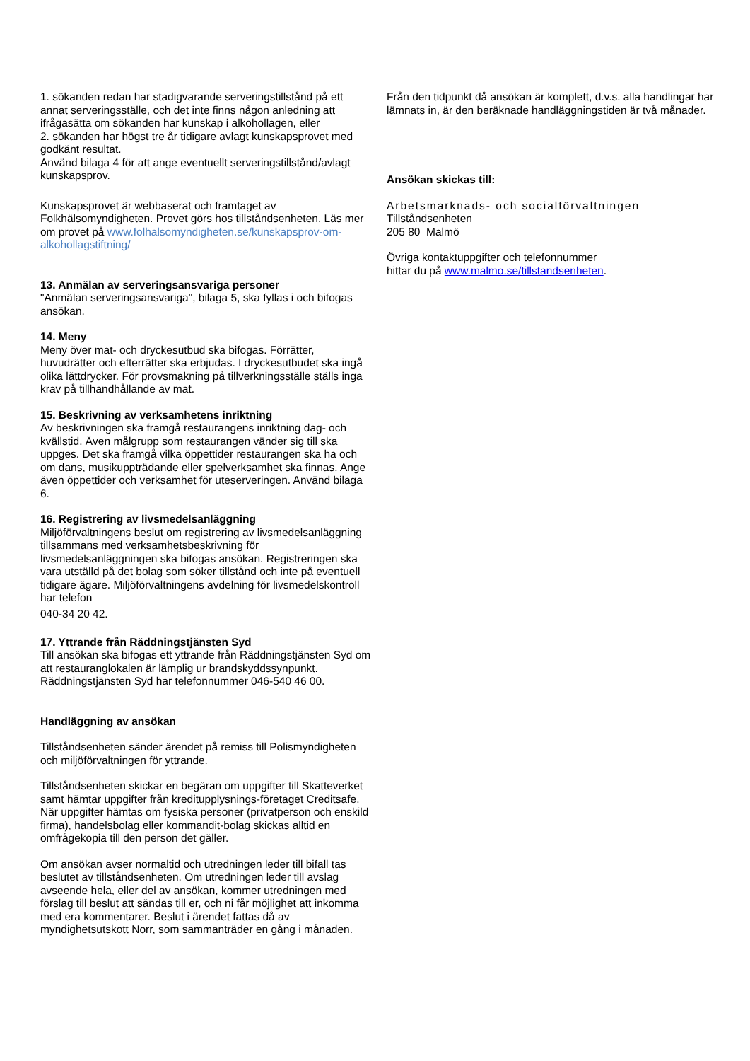1. sökanden redan har stadigvarande serveringstillstånd på ett annat serveringsställe, och det inte finns någon anledning att ifrågasätta om sökanden har kunskap i alkohollagen, eller
2. sökanden har högst tre år tidigare avlagt kunskapsprovet med godkänt resultat.
Använd bilaga 4 för att ange eventuellt serveringstillstånd/avlagt kunskapsprov.
Kunskapsprovet är webbaserat och framtaget av Folkhälsomyndigheten. Provet görs hos tillståndsenheten. Läs mer om provet på www.folhalsomyndigheten.se/kunskapsprov-om-alkohollagstiftning/
13. Anmälan av serveringsansvariga personer
"Anmälan serveringsansvariga", bilaga 5, ska fyllas i och bifogas ansökan.
14. Meny
Meny över mat- och dryckesutbud ska bifogas. Förrätter, huvudrätter och efterrätter ska erbjudas. I dryckesutbudet ska ingå olika lättdrycker. För provsmakning på tillverkningsställe ställs inga krav på tillhandhållande av mat.
15. Beskrivning av verksamhetens inriktning
Av beskrivningen ska framgå restaurangens inriktning dag- och kvällstid. Även målgrupp som restaurangen vänder sig till ska uppges. Det ska framgå vilka öppettider restaurangen ska ha och om dans, musikuppträdande eller spelverksamhet ska finnas. Ange även öppettider och verksamhet för uteserveringen. Använd bilaga 6.
16. Registrering av livsmedelsanläggning
Miljöförvaltningens beslut om registrering av livsmedelsanläggning tillsammans med verksamhetsbeskrivning för livsmedelsanläggningen ska bifogas ansökan. Registreringen ska vara utställd på det bolag som söker tillstånd och inte på eventuell tidigare ägare. Miljöförvaltningens avdelning för livsmedelskontroll har telefon
040-34 20 42.
17. Yttrande från Räddningstjänsten Syd
Till ansökan ska bifogas ett yttrande från Räddningstjänsten Syd om att restauranglokalen är lämplig ur brandskyddssynpunkt. Räddningstjänsten Syd har telefonnummer 046-540 46 00.
Handläggning av ansökan
Tillståndsenheten sänder ärendet på remiss till Polismyndigheten och miljöförvaltningen för yttrande.
Tillståndsenheten skickar en begäran om uppgifter till Skatteverket samt hämtar uppgifter från kreditupplysnings-företaget Creditsafe. När uppgifter hämtas om fysiska personer (privatperson och enskild firma), handelsbolag eller kommandit-bolag skickas alltid en omfrågekopia till den person det gäller.
Om ansökan avser normaltid och utredningen leder till bifall tas beslutet av tillståndsenheten. Om utredningen leder till avslag avseende hela, eller del av ansökan, kommer utredningen med förslag till beslut att sändas till er, och ni får möjlighet att inkomma med era kommentarer. Beslut i ärendet fattas då av myndighetsutskott Norr, som sammanträder en gång i månaden.
Från den tidpunkt då ansökan är komplett, d.v.s. alla handlingar har lämnats in, är den beräknade handläggningstiden är två månader.
Ansökan skickas till:
Arbetsmarknads- och socialförvaltningen
Tillståndsenheten
205 80 Malmö
Övriga kontaktuppgifter och telefonnummer
hittar du på www.malmo.se/tillstandsenheten.